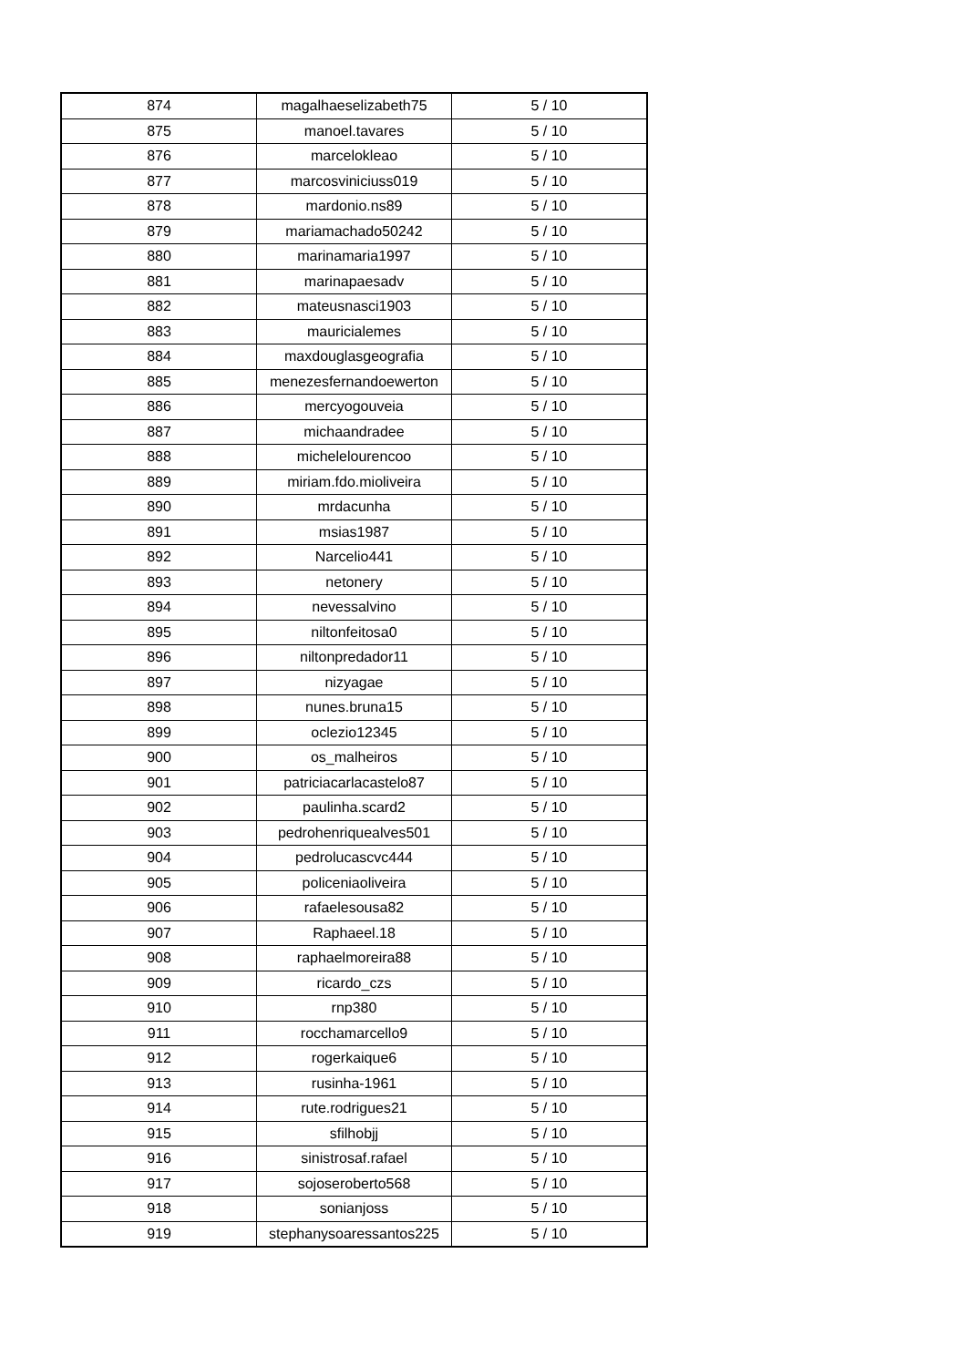| 874 | magalhaeselizabeth75 | 5 / 10 |
| 875 | manoel.tavares | 5 / 10 |
| 876 | marcelokleao | 5 / 10 |
| 877 | marcosviniciuss019 | 5 / 10 |
| 878 | mardonio.ns89 | 5 / 10 |
| 879 | mariamachado50242 | 5 / 10 |
| 880 | marinamaria1997 | 5 / 10 |
| 881 | marinapaesadv | 5 / 10 |
| 882 | mateusnasci1903 | 5 / 10 |
| 883 | mauricialemes | 5 / 10 |
| 884 | maxdouglasgeografia | 5 / 10 |
| 885 | menezesfernandoewerton | 5 / 10 |
| 886 | mercyogouveia | 5 / 10 |
| 887 | michaandradee | 5 / 10 |
| 888 | michelelourencoo | 5 / 10 |
| 889 | miriam.fdo.mioliveira | 5 / 10 |
| 890 | mrdacunha | 5 / 10 |
| 891 | msias1987 | 5 / 10 |
| 892 | Narcelio441 | 5 / 10 |
| 893 | netonery | 5 / 10 |
| 894 | nevessalvino | 5 / 10 |
| 895 | niltonfeitosa0 | 5 / 10 |
| 896 | niltonpredador11 | 5 / 10 |
| 897 | nizyagae | 5 / 10 |
| 898 | nunes.bruna15 | 5 / 10 |
| 899 | oclezio12345 | 5 / 10 |
| 900 | os_malheiros | 5 / 10 |
| 901 | patriciacarlacastelo87 | 5 / 10 |
| 902 | paulinha.scard2 | 5 / 10 |
| 903 | pedrohenriquealves501 | 5 / 10 |
| 904 | pedrolucascvc444 | 5 / 10 |
| 905 | policeniaoliveira | 5 / 10 |
| 906 | rafaelesousa82 | 5 / 10 |
| 907 | Raphaeel.18 | 5 / 10 |
| 908 | raphaelmoreira88 | 5 / 10 |
| 909 | ricardo_czs | 5 / 10 |
| 910 | rnp380 | 5 / 10 |
| 911 | rocchamarcello9 | 5 / 10 |
| 912 | rogerkaique6 | 5 / 10 |
| 913 | rusinha-1961 | 5 / 10 |
| 914 | rute.rodrigues21 | 5 / 10 |
| 915 | sfilhobjj | 5 / 10 |
| 916 | sinistrosaf.rafael | 5 / 10 |
| 917 | sojoseroberto568 | 5 / 10 |
| 918 | sonianjoss | 5 / 10 |
| 919 | stephanysoaressantos225 | 5 / 10 |